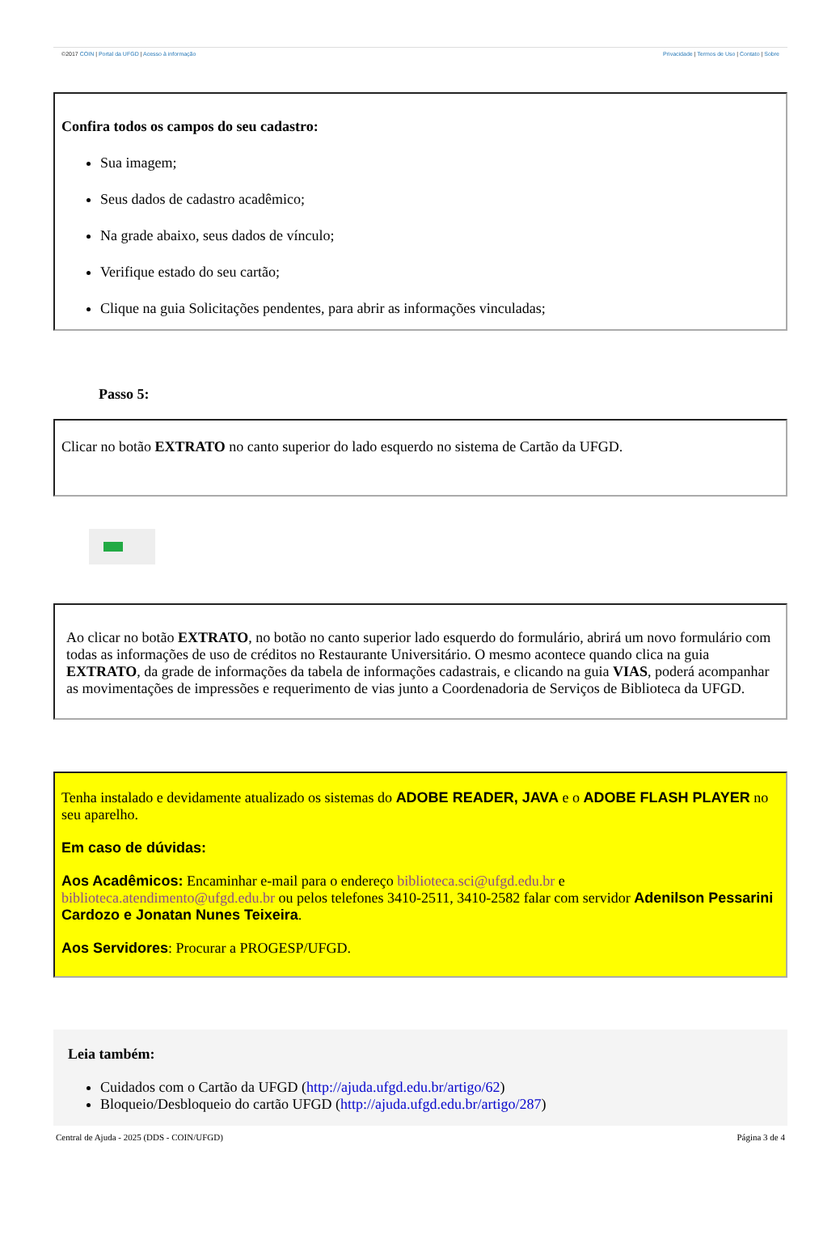©2017 COIN | Portal da UFGD | Acesso à informação Privacidade | Termos de Uso | Contato | Sobre
Confira todos os campos do seu cadastro:
Sua imagem;
Seus dados de cadastro acadêmico;
Na grade abaixo, seus dados de vínculo;
Verifique estado do seu cartão;
Clique na guia Solicitações pendentes, para abrir as informações vinculadas;
Passo 5:
Clicar no botão EXTRATO no canto superior do lado esquerdo no sistema de Cartão da UFGD.
Ao clicar no botão EXTRATO, no botão no canto superior lado esquerdo do formulário, abrirá um novo formulário com todas as informações de uso de créditos no Restaurante Universitário. O mesmo acontece quando clica na guia EXTRATO, da grade de informações da tabela de informações cadastrais, e clicando na guia VIAS, poderá acompanhar as movimentações de impressões e requerimento de vias junto a Coordenadoria de Serviços de Biblioteca da UFGD.
Tenha instalado e devidamente atualizado os sistemas do ADOBE READER, JAVA e o ADOBE FLASH PLAYER no seu aparelho.
Em caso de dúvidas:
Aos Acadêmicos: Encaminhar e-mail para o endereço biblioteca.sci@ufgd.edu.br e biblioteca.atendimento@ufgd.edu.br ou pelos telefones 3410-2511, 3410-2582 falar com servidor Adenilson Pessarini Cardozo e Jonatan Nunes Teixeira.
Aos Servidores: Procurar a PROGESP/UFGD.
Leia também:
Cuidados com o Cartão da UFGD (http://ajuda.ufgd.edu.br/artigo/62)
Bloqueio/Desbloqueio do cartão UFGD (http://ajuda.ufgd.edu.br/artigo/287)
Central de Ajuda - 2025 (DDS - COIN/UFGD) Página 3 de 4